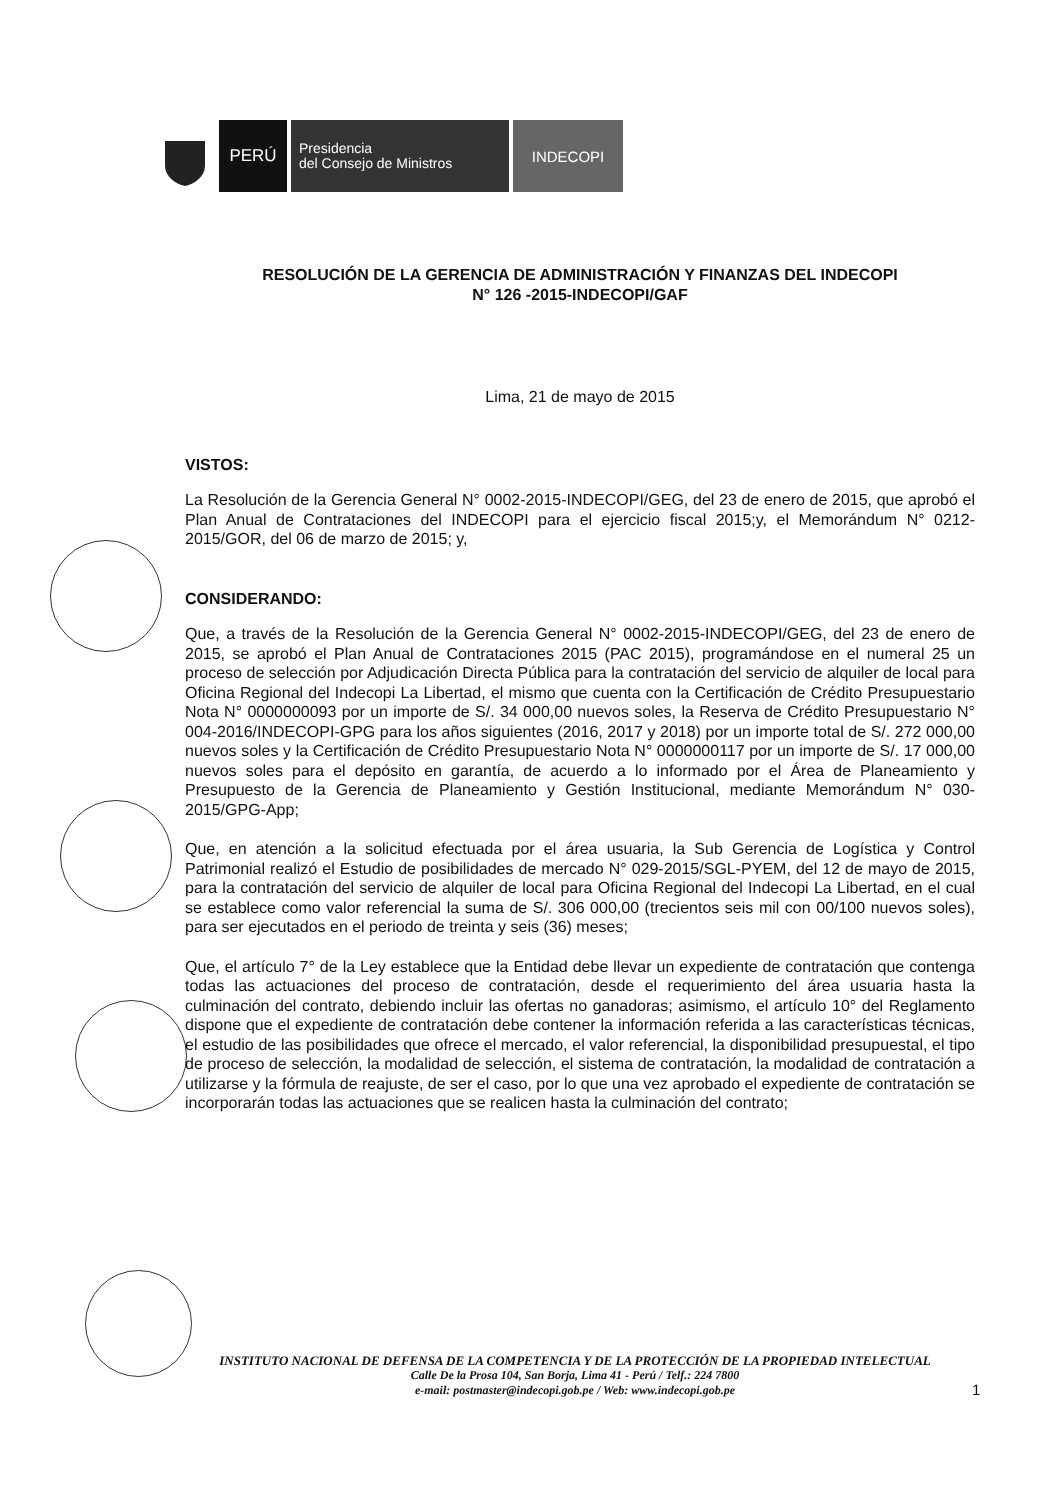PERÚ
Presidencia
del Consejo de Ministros
INDECOPI
RESOLUCIÓN DE LA GERENCIA DE ADMINISTRACIÓN Y FINANZAS DEL INDECOPI
N° 126 -2015-INDECOPI/GAF
Lima, 21 de mayo de 2015
VISTOS:
La Resolución de la Gerencia General N° 0002-2015-INDECOPI/GEG, del 23 de enero de 2015, que aprobó el Plan Anual de Contrataciones del INDECOPI para el ejercicio fiscal 2015;y, el Memorándum N° 0212-2015/GOR, del 06 de marzo de 2015; y,
CONSIDERANDO:
Que, a través de la Resolución de la Gerencia General N° 0002-2015-INDECOPI/GEG, del 23 de enero de 2015, se aprobó el Plan Anual de Contrataciones 2015 (PAC 2015), programándose en el numeral 25 un proceso de selección por Adjudicación Directa Pública para la contratación del servicio de alquiler de local para Oficina Regional del Indecopi La Libertad, el mismo que cuenta con la Certificación de Crédito Presupuestario Nota N° 0000000093 por un importe de S/. 34 000,00 nuevos soles, la Reserva de Crédito Presupuestario N° 004-2016/INDECOPI-GPG para los años siguientes (2016, 2017 y 2018) por un importe total de S/. 272 000,00 nuevos soles y la Certificación de Crédito Presupuestario Nota N° 0000000117 por un importe de S/. 17 000,00 nuevos soles para el depósito en garantía, de acuerdo a lo informado por el Área de Planeamiento y Presupuesto de la Gerencia de Planeamiento y Gestión Institucional, mediante Memorándum N° 030-2015/GPG-App;
Que, en atención a la solicitud efectuada por el área usuaria, la Sub Gerencia de Logística y Control Patrimonial realizó el Estudio de posibilidades de mercado N° 029-2015/SGL-PYEM, del 12 de mayo de 2015, para la contratación del servicio de alquiler de local para Oficina Regional del Indecopi La Libertad, en el cual se establece como valor referencial la suma de S/. 306 000,00 (trecientos seis mil con 00/100 nuevos soles), para ser ejecutados en el periodo de treinta y seis (36) meses;
Que, el artículo 7° de la Ley establece que la Entidad debe llevar un expediente de contratación que contenga todas las actuaciones del proceso de contratación, desde el requerimiento del área usuaria hasta la culminación del contrato, debiendo incluir las ofertas no ganadoras; asimismo, el artículo 10° del Reglamento dispone que el expediente de contratación debe contener la información referida a las características técnicas, el estudio de las posibilidades que ofrece el mercado, el valor referencial, la disponibilidad presupuestal, el tipo de proceso de selección, la modalidad de selección, el sistema de contratación, la modalidad de contratación a utilizarse y la fórmula de reajuste, de ser el caso, por lo que una vez aprobado el expediente de contratación se incorporarán todas las actuaciones que se realicen hasta la culminación del contrato;
INSTITUTO NACIONAL DE DEFENSA DE LA COMPETENCIA Y DE LA PROTECCIÓN DE LA PROPIEDAD INTELECTUAL
Calle De la Prosa 104, San Borja, Lima 41 - Perú / Telf.: 224 7800
e-mail: postmaster@indecopi.gob.pe / Web: www.indecopi.gob.pe
1